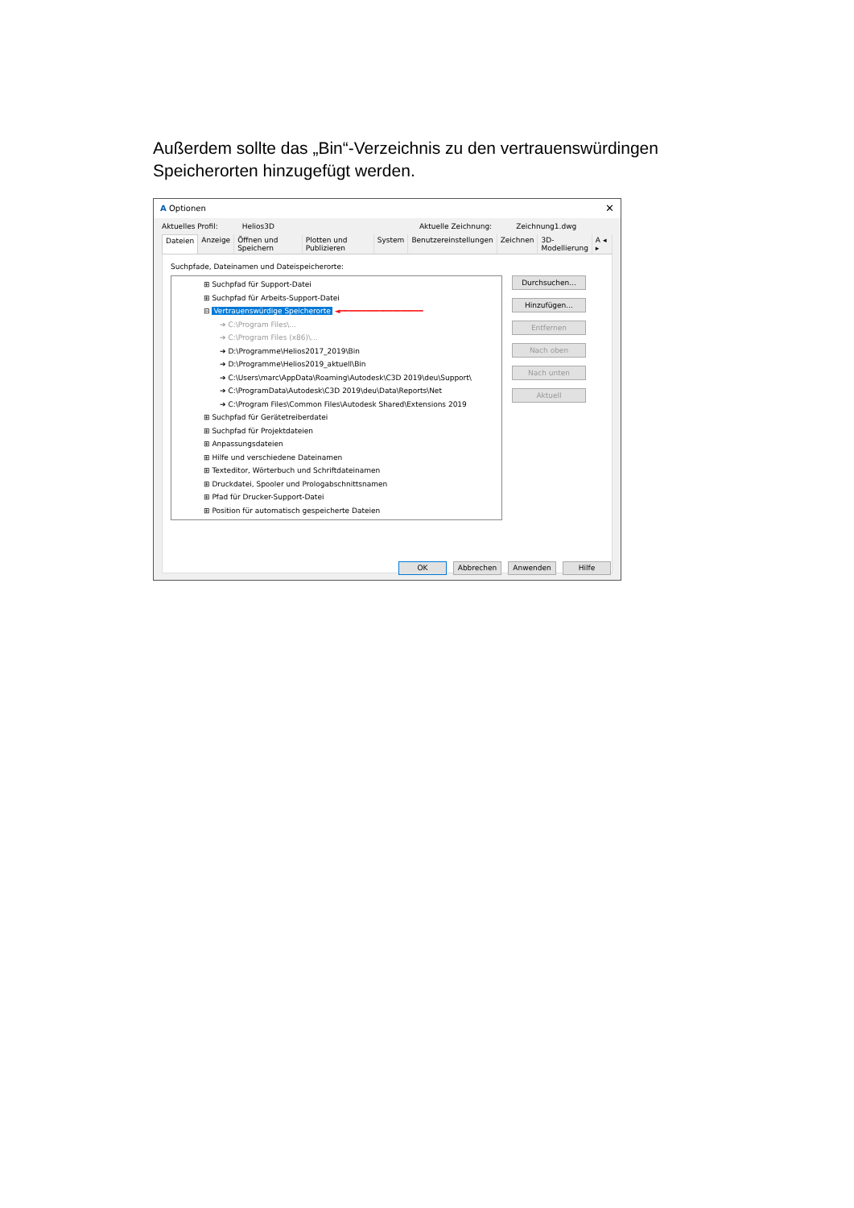Außerdem sollte das „Bin“-Verzeichnis zu den vertrauenswürdingen Speicherorten hinzugefügt werden.
A Optionen ✕
Aktuelles Profil: Helios3D Aktuelle Zeichnung: Zeichnung1.dwg
Dateien Anzeige Öffnen und Speichern Plotten und Publizieren System Benutzereinstellungen Zeichnen 3D-Modellierung A ◂ ▸
Suchpfade, Dateinamen und Dateispeicherorte:
⊞ Suchpfad für Support-Datei
⊞ Suchpfad für Arbeits-Support-Datei
⊟ Vertrauenswürdige Speicherorte ◄━━━━━━━━━━━━━━━━━━━
➔ C:\Program Files\...
➔ C:\Program Files (x86)\...
➔ D:\Programme\Helios2017_2019\Bin
➔ D:\Programme\Helios2019_aktuell\Bin
➔ C:\Users\marc\AppData\Roaming\Autodesk\C3D 2019\deu\Support\
➔ C:\ProgramData\Autodesk\C3D 2019\deu\Data\Reports\Net
➔ C:\Program Files\Common Files\Autodesk Shared\Extensions 2019
⊞ Suchpfad für Gerätetreiberdatei
⊞ Suchpfad für Projektdateien
⊞ Anpassungsdateien
⊞ Hilfe und verschiedene Dateinamen
⊞ Texteditor, Wörterbuch und Schriftdateinamen
⊞ Druckdatei, Spooler und Prologabschnittsnamen
⊞ Pfad für Drucker-Support-Datei
⊞ Position für automatisch gespeicherte Dateien
Durchsuchen...
Hinzufügen...
Entfernen
Nach oben
Nach unten
Aktuell
OK Abbrechen Anwenden Hilfe